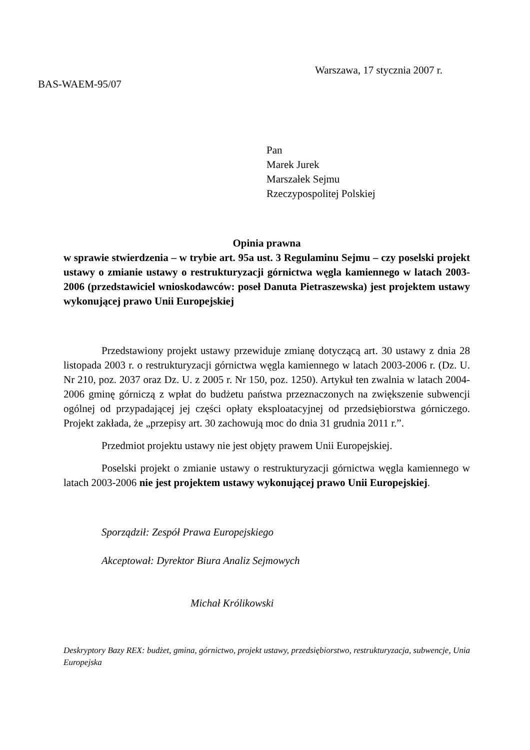Warszawa, 17 stycznia 2007 r.
BAS-WAEM-95/07
Pan
Marek Jurek
Marszałek Sejmu
Rzeczypospolitej Polskiej
Opinia prawna
w sprawie stwierdzenia – w trybie art. 95a ust. 3 Regulaminu Sejmu – czy poselski projekt ustawy o zmianie ustawy o restrukturyzacji górnictwa węgla kamiennego w latach 2003-2006 (przedstawiciel wnioskodawców: poseł Danuta Pietraszewska) jest projektem ustawy wykonującej prawo Unii Europejskiej
Przedstawiony projekt ustawy przewiduje zmianę dotyczącą art. 30 ustawy z dnia 28 listopada 2003 r. o restrukturyzacji górnictwa węgla kamiennego w latach 2003-2006 r. (Dz. U. Nr 210, poz. 2037 oraz Dz. U. z 2005 r. Nr 150, poz. 1250). Artykuł ten zwalnia w latach 2004-2006 gminę górniczą z wpłat do budżetu państwa przeznaczonych na zwiększenie subwencji ogólnej od przypadającej jej części opłaty eksploatacyjnej od przedsiębiorstwa górniczego. Projekt zakłada, że „przepisy art. 30 zachowują moc do dnia 31 grudnia 2011 r.”.
Przedmiot projektu ustawy nie jest objęty prawem Unii Europejskiej.
Poselski projekt o zmianie ustawy o restrukturyzacji górnictwa węgla kamiennego w latach 2003-2006 nie jest projektem ustawy wykonującej prawo Unii Europejskiej.
Sporządził: Zespół Prawa Europejskiego
Akceptował: Dyrektor Biura Analiz Sejmowych
Michał Królikowski
Deskryptory Bazy REX: budżet, gmina, górnictwo, projekt ustawy, przedsiębiorstwo, restrukturyzacja, subwencje, Unia Europejska